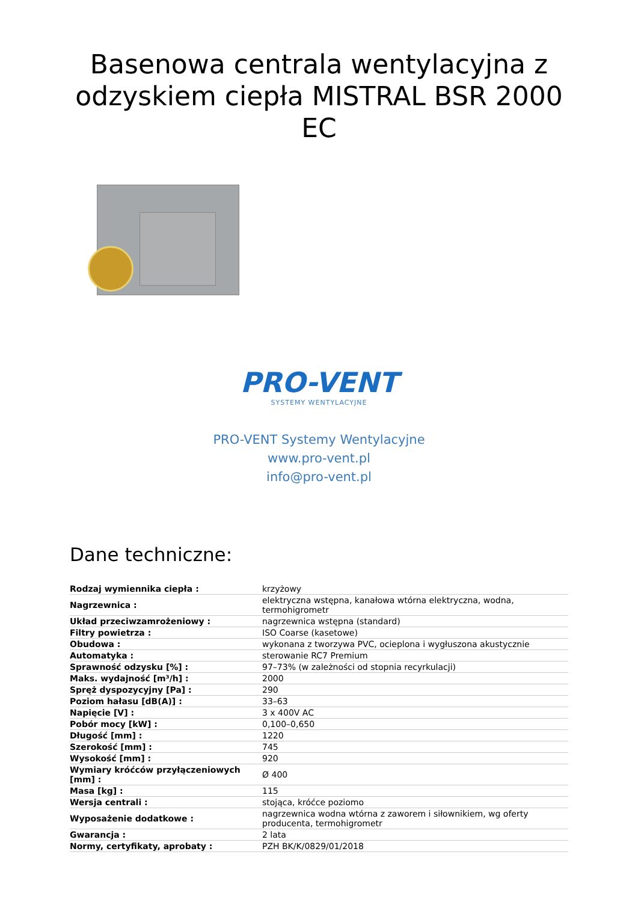Basenowa centrala wentylacyjna z odzyskiem ciepła MISTRAL BSR 2000 EC
PRO-VENT
SYSTEMY WENTYLACYJNE
PRO-VENT Systemy Wentylacyjne
www.pro-vent.pl
info@pro-vent.pl
Dane techniczne:
| Rodzaj wymiennika ciepła : | krzyżowy |
| Nagrzewnica : | elektryczna wstępna, kanałowa wtórna elektryczna, wodna, termohigrometr |
| Układ przeciwzamrożeniowy : | nagrzewnica wstępna (standard) |
| Filtry powietrza : | ISO Coarse (kasetowe) |
| Obudowa : | wykonana z tworzywa PVC, ocieplona i wygłuszona akustycznie |
| Automatyka : | sterowanie RC7 Premium |
| Sprawność odzysku [%] : | 97–73% (w zależności od stopnia recyrkulacji) |
| Maks. wydajność [m³/h] : | 2000 |
| Spręż dyspozycyjny [Pa] : | 290 |
| Poziom hałasu [dB(A)] : | 33–63 |
| Napięcie [V] : | 3 x 400V AC |
| Pobór mocy [kW] : | 0,100–0,650 |
| Długość [mm] : | 1220 |
| Szerokość [mm] : | 745 |
| Wysokość [mm] : | 920 |
| Wymiary króćców przyłączeniowych [mm] : | Ø 400 |
| Masa [kg] : | 115 |
| Wersja centrali : | stojąca, króćce poziomo |
| Wyposażenie dodatkowe : | nagrzewnica wodna wtórna z zaworem i siłownikiem, wg oferty producenta, termohigrometr |
| Gwarancja : | 2 lata |
| Normy, certyfikaty, aprobaty : | PZH BK/K/0829/01/2018 |